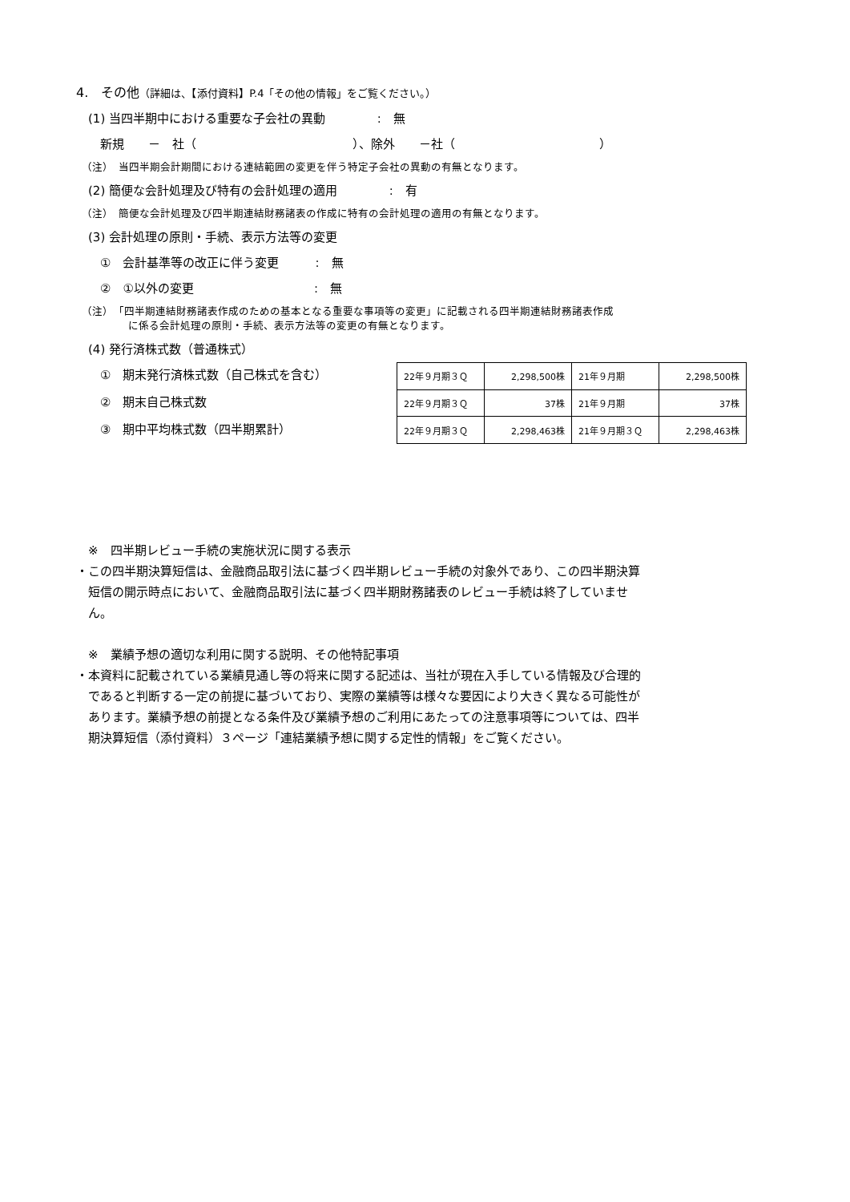4.　その他（詳細は、【添付資料】P.4「その他の情報」をご覧ください。）
　(1) 当四半期中における重要な子会社の異動　　　　 :　無
　　新規　　－　社（　　　　　　　　　　　　　）、除外　　－社（　　　　　　　　　　　　）
　（注）　当四半期会計期間における連結範囲の変更を伴う特定子会社の異動の有無となります。
　(2) 簡便な会計処理及び特有の会計処理の適用　　　　 :　有
　（注）　簡便な会計処理及び四半期連結財務諸表の作成に特有の会計処理の適用の有無となります。
　(3) 会計処理の原則・手続、表示方法等の変更
　　①　会計基準等の改正に伴う変更　　　:　無
　　②　①以外の変更　　　　　　　　　　:　無
　（注）　「四半期連結財務諸表作成のための基本となる重要な事項等の変更」に記載される四半期連結財務諸表作成
　　　　　に係る会計処理の原則・手続、表示方法等の変更の有無となります。
　(4) 発行済株式数（普通株式）
　　①　期末発行済株式数（自己株式を含む）
　　②　期末自己株式数
　　③　期中平均株式数（四半期累計）
| 22年９月期３Ｑ | 2,298,500株 | 21年９月期 | 2,298,500株 |
| 22年９月期３Ｑ | 37株 | 21年９月期 | 37株 |
| 22年９月期３Ｑ | 2,298,463株 | 21年９月期３Ｑ | 2,298,463株 |
　※　四半期レビュー手続の実施状況に関する表示
・この四半期決算短信は、金融商品取引法に基づく四半期レビュー手続の対象外であり、この四半期決算
　短信の開示時点において、金融商品取引法に基づく四半期財務諸表のレビュー手続は終了していませ
　ん。
　※　業績予想の適切な利用に関する説明、その他特記事項
・本資料に記載されている業績見通し等の将来に関する記述は、当社が現在入手している情報及び合理的
　であると判断する一定の前提に基づいており、実際の業績等は様々な要因により大きく異なる可能性が
　あります。業績予想の前提となる条件及び業績予想のご利用にあたっての注意事項等については、四半
　期決算短信（添付資料）３ページ「連結業績予想に関する定性的情報」をご覧ください。